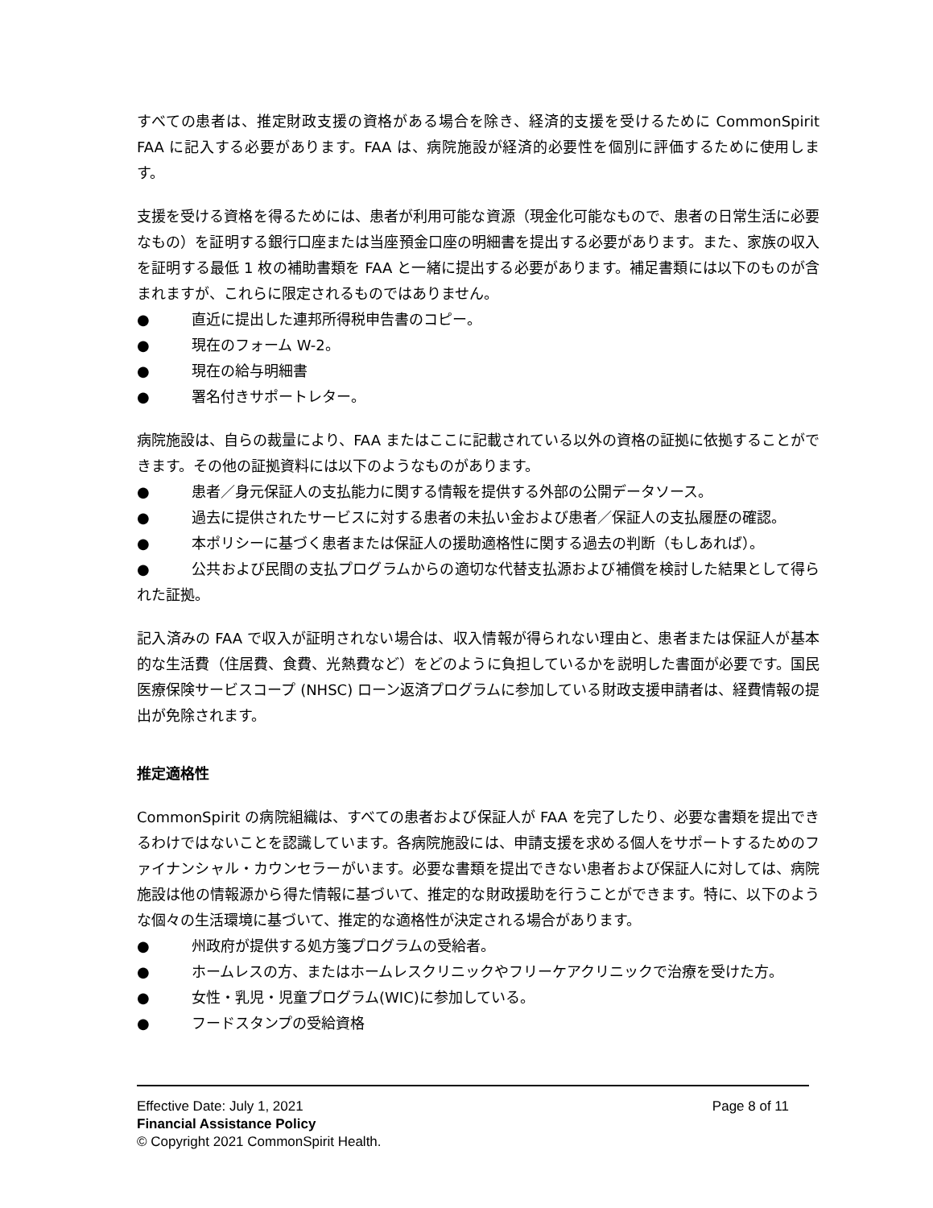すべての患者は、推定財政支援の資格がある場合を除き、経済的支援を受けるために CommonSpirit FAA に記入する必要があります。FAA は、病院施設が経済的必要性を個別に評価するために使用します。
支援を受ける資格を得るためには、患者が利用可能な資源（現金化可能なもので、患者の日常生活に必要なもの）を証明する銀行口座または当座預金口座の明細書を提出する必要があります。また、家族の収入を証明する最低 1 枚の補助書類を FAA と一緒に提出する必要があります。補足書類には以下のものが含まれますが、これらに限定されるものではありません。
● 直近に提出した連邦所得税申告書のコピー。
● 現在のフォーム W-2。
● 現在の給与明細書
● 署名付きサポートレター。
病院施設は、自らの裁量により、FAA またはここに記載されている以外の資格の証拠に依拠することができます。その他の証拠資料には以下のようなものがあります。
● 患者／身元保証人の支払能力に関する情報を提供する外部の公開データソース。
● 過去に提供されたサービスに対する患者の未払い金および患者／保証人の支払履歴の確認。
● 本ポリシーに基づく患者または保証人の援助適格性に関する過去の判断（もしあれば）。
● 公共および民間の支払プログラムからの適切な代替支払源および補償を検討した結果として得られた証拠。
記入済みの FAA で収入が証明されない場合は、収入情報が得られない理由と、患者または保証人が基本的な生活費（住居費、食費、光熱費など）をどのように負担しているかを説明した書面が必要です。国民医療保険サービスコープ (NHSC) ローン返済プログラムに参加している財政支援申請者は、経費情報の提出が免除されます。
推定適格性
CommonSpirit の病院組織は、すべての患者および保証人が FAA を完了したり、必要な書類を提出できるわけではないことを認識しています。各病院施設には、申請支援を求める個人をサポートするためのファイナンシャル・カウンセラーがいます。必要な書類を提出できない患者および保証人に対しては、病院施設は他の情報源から得た情報に基づいて、推定的な財政援助を行うことができます。特に、以下のような個々の生活環境に基づいて、推定的な適格性が決定される場合があります。
● 州政府が提供する処方箋プログラムの受給者。
● ホームレスの方、またはホームレスクリニックやフリーケアクリニックで治療を受けた方。
● 女性・乳児・児童プログラム(WIC)に参加している。
● フードスタンプの受給資格
Effective Date: July 1, 2021 Page 8 of 11
Financial Assistance Policy
© Copyright 2021 CommonSpirit Health.